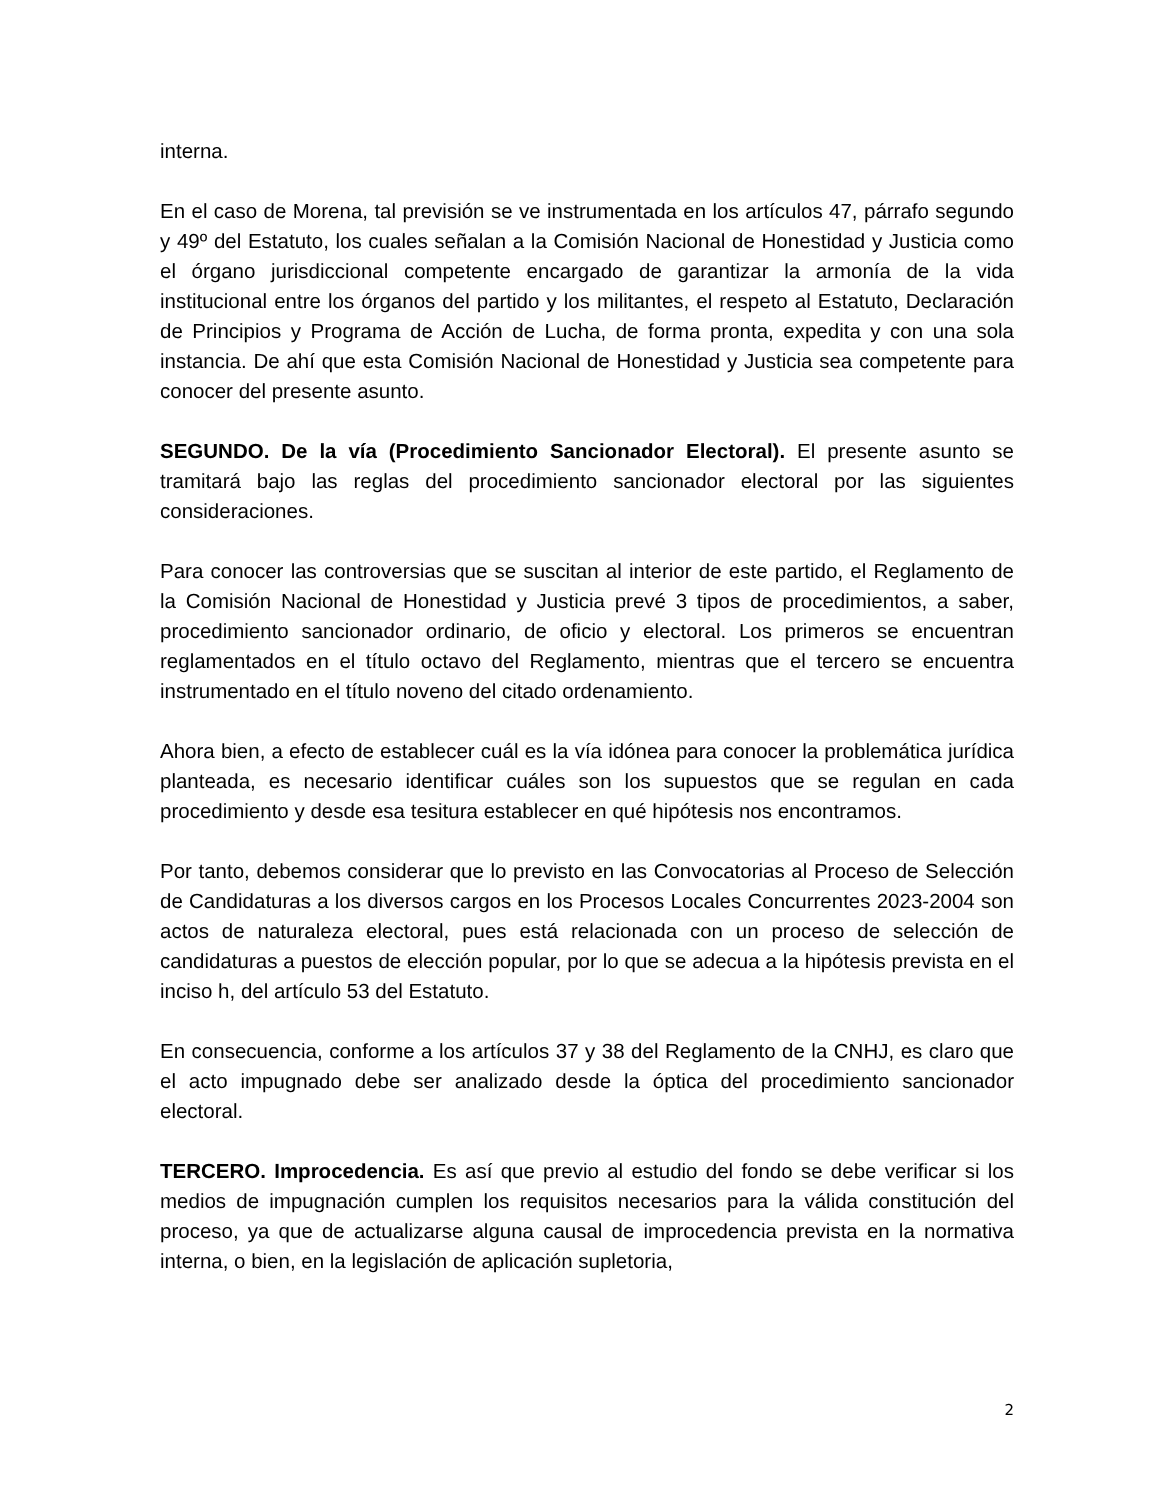interna.
En el caso de Morena, tal previsión se ve instrumentada en los artículos 47, párrafo segundo y 49º del Estatuto, los cuales señalan a la Comisión Nacional de Honestidad y Justicia como el órgano jurisdiccional competente encargado de garantizar la armonía de la vida institucional entre los órganos del partido y los militantes, el respeto al Estatuto, Declaración de Principios y Programa de Acción de Lucha, de forma pronta, expedita y con una sola instancia. De ahí que esta Comisión Nacional de Honestidad y Justicia sea competente para conocer del presente asunto.
SEGUNDO. De la vía (Procedimiento Sancionador Electoral). El presente asunto se tramitará bajo las reglas del procedimiento sancionador electoral por las siguientes consideraciones.
Para conocer las controversias que se suscitan al interior de este partido, el Reglamento de la Comisión Nacional de Honestidad y Justicia prevé 3 tipos de procedimientos, a saber, procedimiento sancionador ordinario, de oficio y electoral. Los primeros se encuentran reglamentados en el título octavo del Reglamento, mientras que el tercero se encuentra instrumentado en el título noveno del citado ordenamiento.
Ahora bien, a efecto de establecer cuál es la vía idónea para conocer la problemática jurídica planteada, es necesario identificar cuáles son los supuestos que se regulan en cada procedimiento y desde esa tesitura establecer en qué hipótesis nos encontramos.
Por tanto, debemos considerar que lo previsto en las Convocatorias al Proceso de Selección de Candidaturas a los diversos cargos en los Procesos Locales Concurrentes 2023-2004 son actos de naturaleza electoral, pues está relacionada con un proceso de selección de candidaturas a puestos de elección popular, por lo que se adecua a la hipótesis prevista en el inciso h, del artículo 53 del Estatuto.
En consecuencia, conforme a los artículos 37 y 38 del Reglamento de la CNHJ, es claro que el acto impugnado debe ser analizado desde la óptica del procedimiento sancionador electoral.
TERCERO. Improcedencia. Es así que previo al estudio del fondo se debe verificar si los medios de impugnación cumplen los requisitos necesarios para la válida constitución del proceso, ya que de actualizarse alguna causal de improcedencia prevista en la normativa interna, o bien, en la legislación de aplicación supletoria,
2